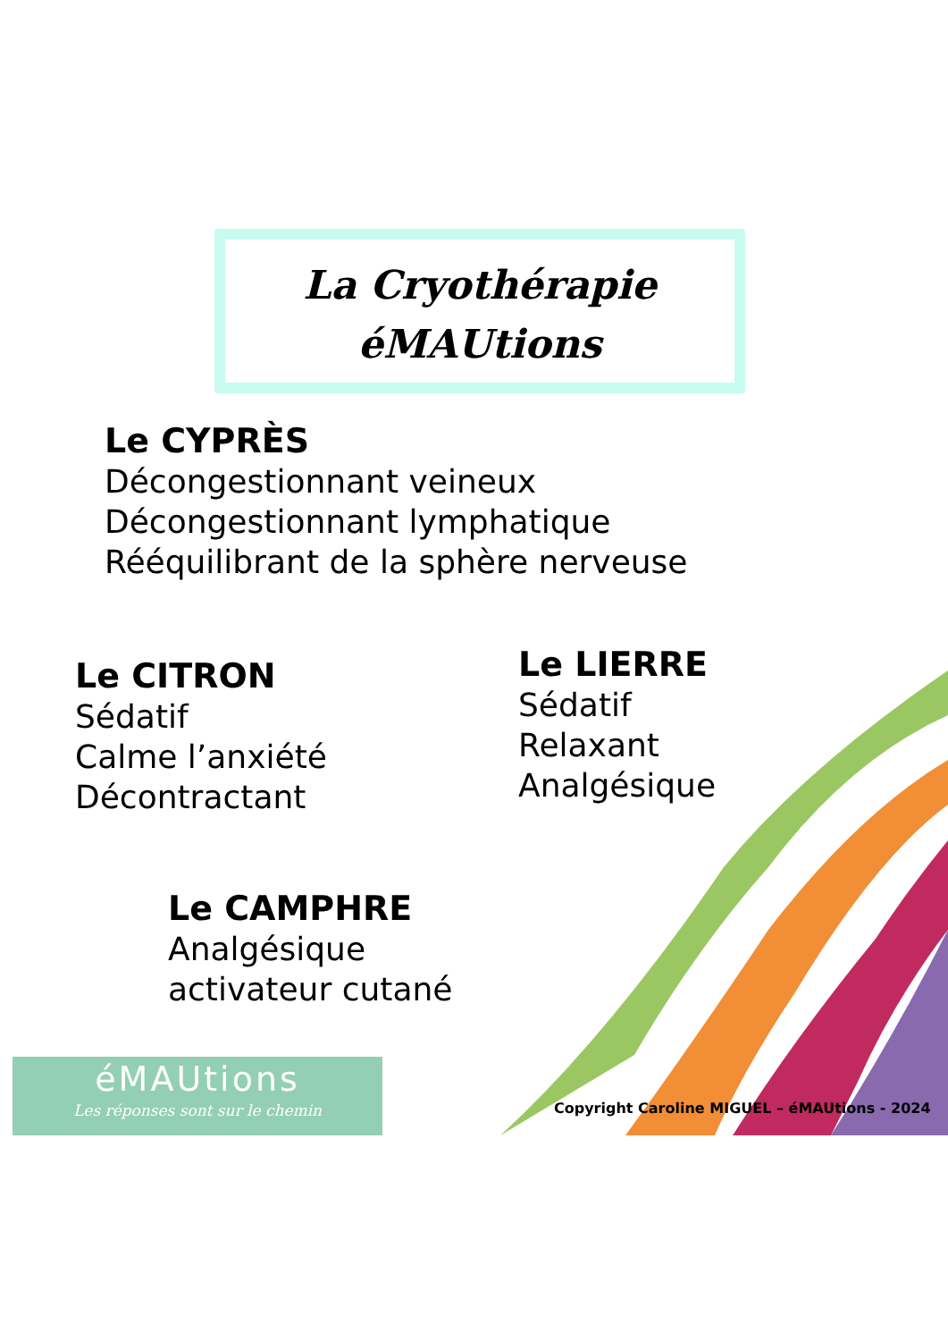La Cryothérapie
éMAUtions
Le CYPRÈS
Décongestionnant veineux
Décongestionnant lymphatique
Rééquilibrant de la sphère nerveuse
Le CITRON
Sédatif
Calme l’anxiété
Décontractant
Le LIERRE
Sédatif
Relaxant
Analgésique
Le CAMPHRE
Analgésique
activateur cutané
éMAUtions
Les réponses sont sur le chemin
Copyright Caroline MIGUEL – éMAUtions - 2024